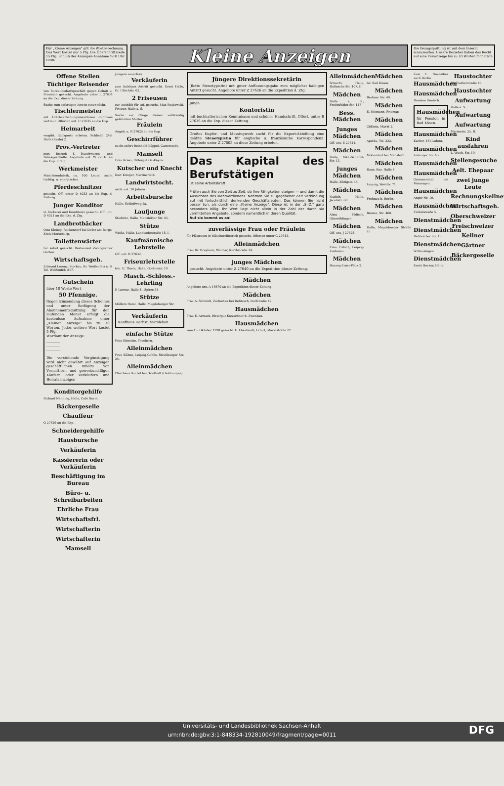Für „Kleine Anzeigen" gilt die Wortberechnung. Das Wort kostet nur 5 Pfg. Die Überschriftszeile 15 Pfg. Schluß der Anzeigen-Annahme ½10 Uhr vorm.
Kleine Anzeigen
Die Bezugsquittung ist mit dem Inserat einzusenden. Unsere Bezieher haben das Recht auf eine Freianzeige bis zu 10 Worten monatlich
Offene Stellen
Tüchtiger Reisender
von Bureaubedarfsgeschäft gegen Gehalt u. Provision gesucht. Angebote unter L 27634 an die Exp. dieser Zeitung.
Suche zum sofortigen Antritt einen tücht.
Tischlermeister
mit Holzbearbeitungsmaschinen durchaus vertraut. Offerten unt. U 27635 an die Exp.
Heimarbeit
vergibt. Rückporto erbeten. Schließf. 246, Halle (Saale) 2.
Prov.-Vertreter
zum Besuch f. Rauchwaren- und Tabakgeschäfte. Angebote unt. W 27616 an die Exp. d. Ztg.
Werkmeister
Maschinenfabrik, ca. 100 Leute, sucht tüchtig. u. energischen.
Pferdeschnitzer
gesucht. Off. unter D 4033 an die Exp. d. Zeitung.
Junger Konditor
in Bäckerei und Konditorei gesucht. Off. unt. D 4021 an die Exp. d. Ztg.
Landbrotbäcker
Otto Kleinig, Rockendorf bei Delitz am Berge, Kreis Merseburg.
Toilettenwärter
für sofort gesucht. Restaurant Zoologischer Garten.
Wirtschaftsgeh.
Edmund Lorenz, Storkau, Kr. Weißenfels a. S. Tel. Weißenfels 817.
Gutschein
über 10 Worte Wert
50 Pfennige.
Gegen Einsendung dieses Scheines und unter Beifügung der Abonnementsquittung für den laufenden Monat erfolgt die kostenlose Aufnahme einer „Kleinen Anzeige" bis zu 10 Worten. Jedes weitere Wort kostet 5 Pfg.
Wortlaut der Anzeige:
________
________
________
Die vorstehende Vergünstigung wird nicht gewährt auf Anzeigen geschäftlichen Inhalts von Vermittlern und gewerbsmäßigen Käufern oder Verkäufern und Heiratsanzeigen
Jüngere zuverläss.
Verkäuferin
zum baldigen Antritt gesucht. Ernst Halle, Gr. Ulrichstr. 62.
2 Friseusen
zur Aushilfe für sof. gesucht. Max Rutkowski, Friseur, Halle a. S.
Suche zur Pflege meiner vollständig gelähmten Mutter
Fräulein
Angeb. u. R 27625 an die Exp.
Geschirrführer
sucht sofort Reinhold Käppel, Gatterstedt.
Mamsell
Frau Kraaz, Rittergut Gr.-Kayna.
Kutscher und Knecht
Kurt Krieger, Martinsrieth.
Landwirtstocht.
nicht unt. 20 Jahren.
Arbeitsbursche
Halle, Schleifweg 5a.
Laufjunge
Stiebritz, Halle, Mansfelder Str. 45.
Stütze
Weiße, Halle, Landwehrstraße 18, I.
Kaufmännische Lehrstelle
Off. unt. R 27632.
Friseurlehrstelle
frei. G. Thiele, Halle, Goethestr. 19.
Masch.-Schloss.-Lehrling
P. Lorenz, Halle S., Spitze 38.
Stütze
Müllers Hotel, Halle, Magdeburger Str.
Verkäuferin
Kaufhaus Herbst, Siersleben
einfache Stütze
Frau Künecke, Teuchern.
Alleinmädchen
Frau Kühne, Leipzig-Gohlis, Straßburger Str. 24.
Alleinmädchen
Pfarrhaus Büchel bei Grieftedt (Heldrungen).
Jüngere Direktionssekretärin
(flotte Stenotypistin) mit guter Auffassungsgabe zum möglichst baldigen Antritt gesucht. Angebote unter Z 27626 an die Expedition d. Ztg.
Junge
Kontoristin
mit buchhalterischen Kenntnissen und schöner Handschrift. Offert. unter B 27636 an die Exp. dieser Zeitung.
Großes Kupfer- und Messingwerk sucht für die Export-Abteilung eine geübte Stenotypistin für englische u. französische Korrespondenz. Angebote unter Z 27605 an diese Zeitung erbeten.
Das Kapital des Berufstätigen
ist seine Arbeitskraft
Prüfen auch Sie von Zeit zu Zeit, ob Ihre Fähigkeiten steigen — und damit die Aussichten des Mehrverdienens. Nehmen Sie zu gegebener Zeit Verbindung auf mit fortschrittlich denkenden Geschäftsleuten. Das können Sie nicht besser tun, als durch eine „Kleine Anzeige". Diese ist in der „S.-Z." ganz besonders billig. Ihr Wert liegt nicht allein in der Zahl der durch sie vermittelten Angebote, sondern namentlich in deren Qualität.
Auf sie kommt es an!
zuverlässige Frau oder Fräulein
für Plättraum in Wäschereibetrieb gesucht. Offerten unter G 27643.
Alleinmädchen
Frau Dr. Dreyhorn, Weimar, Kurthstraße 14.
junges Mädchen
gesucht. Angebote unter Z 27640 an die Expedition dieser Zeitung.
Mädchen
Angebote unt. A 18670 an die Expedition dieser Zeitung.
Mädchen
Frau A. Schmidt, Zschortau bei Delitzsch, Dorfstraße 47.
Hausmädchen
Frau E. Armack, Rittergut Kotzschbar b. Zwenkau.
Hausmädchen
zum 15. Oktober 1928 gesucht. E. Eberhardt, Erfurt, Marktstraße 22.
Alleinmädchen
Schacht, Halle, Hallesche Str. 107, II.
Mädchen
Halle a. S., Freiimfelder Str. 117
Bess. Mädchen
Junges Mädchen
Off. unt. E 27641.
Mädchen
Halle, Vikt.-Scheffel-Str. 13.
Junges Mädchen
Halle, Königstr. 45.
Mädchen
Nadich, Halle, Jacobstr. 60.
Mädchen
Alma Fädisch, Oberröblingen.
Mädchen
Off. unt. J 27623.
Mädchen
Frau Fritsch, Leipzig-Lindenau.
Mädchen
Herzog-Ernst-Platz 2.
Mädchen
bei Bad Kösen.
Mädchen
Berliner Str. 40.
Mädchen
E. Niemann, Friemar.
Mädchen
Gößnitz, Markt 2.
Mädchen
Apolda, Tel. 232.
Mädchen
Möllendorf bei Mansfeld.
Mädchen
Haus, Bez. Halle S.
Mädchen
Leipzig, Westftr. 71.
Mädchen
Frohnau b. Berlin.
Mädchen
Bessen, Str. 460.
Mädchen
Halle, Magdeburger Straße 25.
Zum 1. November nach Berlin
Hausmädchen
Hausmädchen
Domäne Gneisch.
Hausmädchen
für Pension in Bad Kösen.
Hausmädchen
Karlstr. 16 (Laden).
Hausmädchen
Leibziger Str. 45.
Hausmädchen
Hausmädchen
Grimmenthal bei Meiningen.
Hausmädchen
Anger Nr. 10.
Hausmädchen
Fröbelstraße 5.
Dienstmädchen
Dienstmädchen
Delitzscher Str. 18.
Dienstmädchen
Schleusingen.
Dienstmädchen
Ernst Hecker, Halle.
Haustochter
Pfaffratherstraße 49
Haustochter
Aufwartung
Halle a. S.
Aufwartung
Aufwartung
Marienstr. 25, II.
Kind ausfahren
L.-Wuch.-Str. 19.
Stellengesuche
Aelt. Ehepaar
zwei junge Leute
Rechnungskellner
Wirtschaftsgeh.
Oberschweizer
Freischweizer
Kellner
Gärtner
Bäckergeselle
Konditorgehilfe
Richard Nenning, Halle, Café David.
Bäckergeselle
Chauffeur
O 27629 an die Exp.
Schneidergehilfe
Hausbursche
Verkäuferin
Kassiererin oder Verkäuferin
Beschäftigung im Bureau
Büro- u. Schreibarbeiten
Ehrliche Frau
Wirtschaftsfrl.
Wirtschafterin
Wirtschafterin
Mamsell
Universitäts- und Landesbibliothek Sachsen-Anhalt
urn:nbn:de:gbv:3:1-848334-192810049/fragment/page=0011
DFG